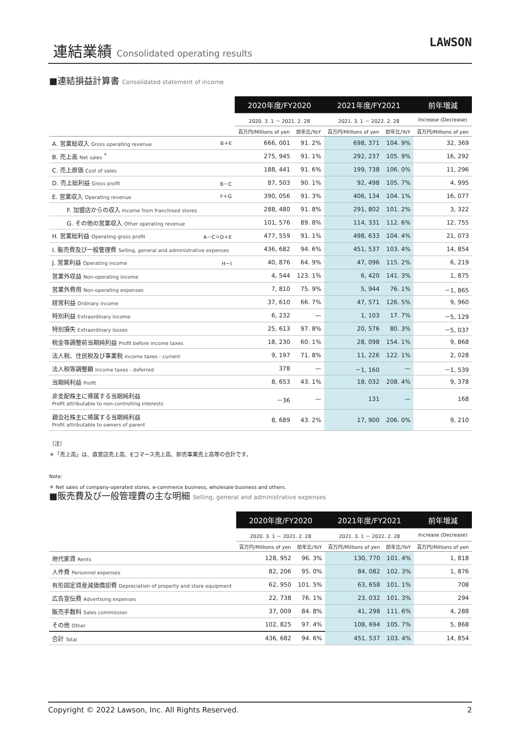連結業績 Consolidated operating results
LAWSON
■連結損益計算書 Consolidated statement of income
| | 2020年度/FY2020 | | 2021年度/FY2021 | | 前年増減 |
| --- | --- | --- | --- | --- | --- |
| | 2020. 3. 1 － 2021. 2. 28 | | 2021. 3. 1 － 2022. 2. 28 | | Increase (Decrease) |
| | 百万円/Millions of yen | 前年比/YoY | 百万円/Millions of yen | 前年比/YoY | 百万円/Millions of yen |
| A. 営業総収入 Gross operating revenue B＋E | 666, 001 | 91. 2% | 698, 371 | 104. 9% | 32, 369 |
| B. 売上高 Net sales <sup>*</sup> | 275, 945 | 91. 1% | 292, 237 | 105. 9% | 16, 292 |
| C. 売上原価 Cost of sales | 188, 441 | 91. 6% | 199, 738 | 106. 0% | 11, 296 |
| D. 売上総利益 Gross profit B－C | 87, 503 | 90. 1% | 92, 498 | 105. 7% | 4, 995 |
| E. 営業収入 Operating revenue F＋G | 390, 056 | 91. 3% | 406, 134 | 104. 1% | 16, 077 |
| F. 加盟店からの収入 Income from franchised stores | 288, 480 | 91. 8% | 291, 802 | 101. 2% | 3, 322 |
| G. その他の営業収入 Other operating revenue | 101, 576 | 89. 8% | 114, 331 | 112. 6% | 12, 755 |
| H. 営業総利益 Operating gross profit A－C＝D＋E | 477, 559 | 91. 1% | 498, 633 | 104. 4% | 21, 073 |
| I. 販売費及び一般管理費 Selling, general and administrative expenses | 436, 682 | 94. 6% | 451, 537 | 103. 4% | 14, 854 |
| J. 営業利益 Operating income H－I | 40, 876 | 64. 9% | 47, 096 | 115. 2% | 6, 219 |
| 営業外収益 Non-operating income | 4, 544 | 123. 1% | 6, 420 | 141. 3% | 1, 875 |
| 営業外費用 Non-operating expenses | 7, 810 | 75. 9% | 5, 944 | 76. 1% | －1, 865 |
| 経常利益 Ordinary income | 37, 610 | 66. 7% | 47, 571 | 126. 5% | 9, 960 |
| 特別利益 Extraordinary income | 6, 232 | — | 1, 103 | 17. 7% | －5, 129 |
| 特別損失 Extraordinary losses | 25, 613 | 97. 8% | 20, 576 | 80. 3% | －5, 037 |
| 税金等調整前当期純利益 Profit before income taxes | 18, 230 | 60. 1% | 28, 098 | 154. 1% | 9, 868 |
| 法人税、住民税及び事業税 Income taxes - current | 9, 197 | 71. 8% | 11, 226 | 122. 1% | 2, 028 |
| 法人税等調整額 Income taxes - deferred | 378 | — | －1, 160 | — | －1, 539 |
| 当期純利益 Profit | 8, 653 | 43. 1% | 18, 032 | 208. 4% | 9, 378 |
| 非支配株主に帰属する当期純利益 Profit attributable to non-controlling interests | －36 | — | 131 | — | 168 |
| 親会社株主に帰属する当期純利益 Profit attributable to owners of parent | 8, 689 | 43. 2% | 17, 900 | 206. 0% | 9, 210 |
（注）
＊「売上高」は、直営店売上高、Eコマース売上高、卸売事業売上高等の合計です。
Note:
＊ Net sales of company-operated stores, e-commerce business, wholesale business and others.
■販売費及び一般管理費の主な明細 Selling, general and administrative expenses
| | 2020年度/FY2020 | | 2021年度/FY2021 | | 前年増減 |
| --- | --- | --- | --- | --- | --- |
| | 2020. 3. 1 － 2021. 2. 28 | | 2021. 3. 1 － 2022. 2. 28 | | Increase (Decrease) |
| | 百万円/Millions of yen | 前年比/YoY | 百万円/Millions of yen | 前年比/YoY | 百万円/Millions of yen |
| 地代家賃 Rents | 128, 952 | 96. 3% | 130, 770 | 101. 4% | 1, 818 |
| 人件費 Personnel expenses | 82, 206 | 95. 0% | 84, 082 | 102. 3% | 1, 876 |
| 有形固定資産減価償却費 Depreciation of property and store equipment | 62, 950 | 101. 5% | 63, 658 | 101. 1% | 708 |
| 広告宣伝費 Advertising expenses | 22, 738 | 76. 1% | 23, 032 | 101. 3% | 294 |
| 販売手数料 Sales commission | 37, 009 | 84. 8% | 41, 298 | 111. 6% | 4, 288 |
| その他 Other | 102, 825 | 97. 4% | 108, 694 | 105. 7% | 5, 868 |
| 合計 Total | 436, 682 | 94. 6% | 451, 537 | 103. 4% | 14, 854 |
Copyright © 2022 Lawson, Inc. All Rights Reserved. 2